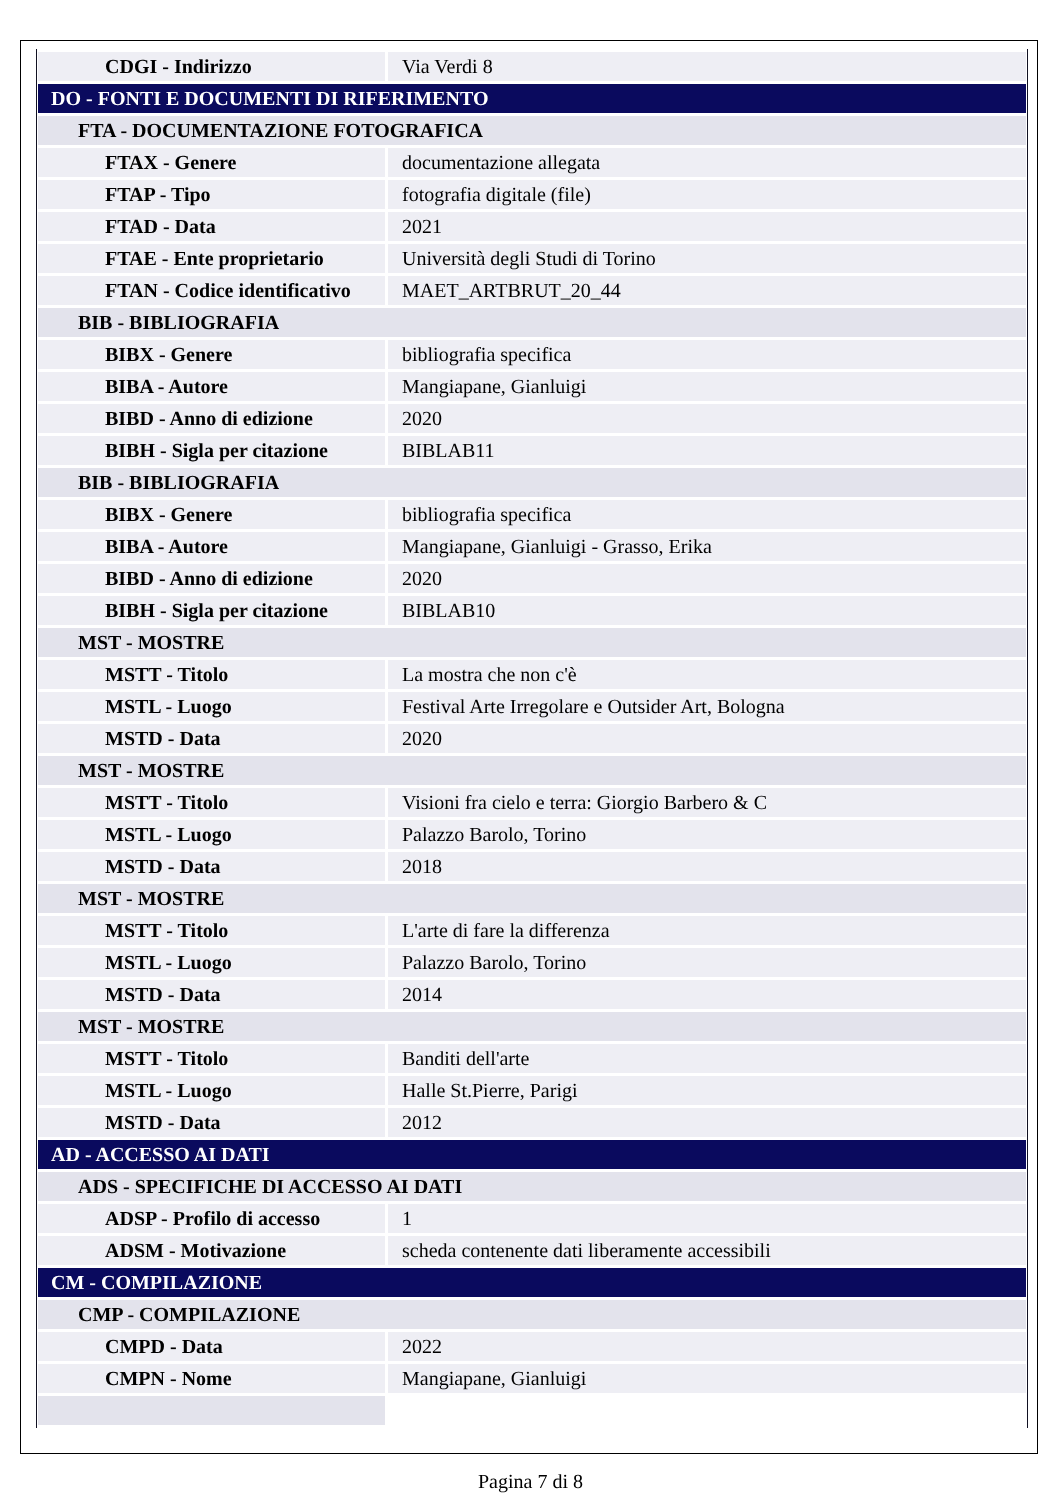| CDGI - Indirizzo | Via Verdi 8 |
| DO - FONTI E DOCUMENTI DI RIFERIMENTO | |
| FTA - DOCUMENTAZIONE FOTOGRAFICA | |
| FTAX - Genere | documentazione allegata |
| FTAP - Tipo | fotografia digitale (file) |
| FTAD - Data | 2021 |
| FTAE - Ente proprietario | Università degli Studi di Torino |
| FTAN - Codice identificativo | MAET_ARTBRUT_20_44 |
| BIB - BIBLIOGRAFIA | |
| BIBX - Genere | bibliografia specifica |
| BIBA - Autore | Mangiapane, Gianluigi |
| BIBD - Anno di edizione | 2020 |
| BIBH - Sigla per citazione | BIBLAB11 |
| BIB - BIBLIOGRAFIA | |
| BIBX - Genere | bibliografia specifica |
| BIBA - Autore | Mangiapane, Gianluigi - Grasso, Erika |
| BIBD - Anno di edizione | 2020 |
| BIBH - Sigla per citazione | BIBLAB10 |
| MST - MOSTRE | |
| MSTT - Titolo | La mostra che non c'è |
| MSTL - Luogo | Festival Arte Irregolare e Outsider Art, Bologna |
| MSTD - Data | 2020 |
| MST - MOSTRE | |
| MSTT - Titolo | Visioni fra cielo e terra: Giorgio Barbero & C |
| MSTL - Luogo | Palazzo Barolo, Torino |
| MSTD - Data | 2018 |
| MST - MOSTRE | |
| MSTT - Titolo | L'arte di fare la differenza |
| MSTL - Luogo | Palazzo Barolo, Torino |
| MSTD - Data | 2014 |
| MST - MOSTRE | |
| MSTT - Titolo | Banditi dell'arte |
| MSTL - Luogo | Halle St.Pierre, Parigi |
| MSTD - Data | 2012 |
| AD - ACCESSO AI DATI | |
| ADS - SPECIFICHE DI ACCESSO AI DATI | |
| ADSP - Profilo di accesso | 1 |
| ADSM - Motivazione | scheda contenente dati liberamente accessibili |
| CM - COMPILAZIONE | |
| CMP - COMPILAZIONE | |
| CMPD - Data | 2022 |
| CMPN - Nome | Mangiapane, Gianluigi |
Pagina 7 di 8